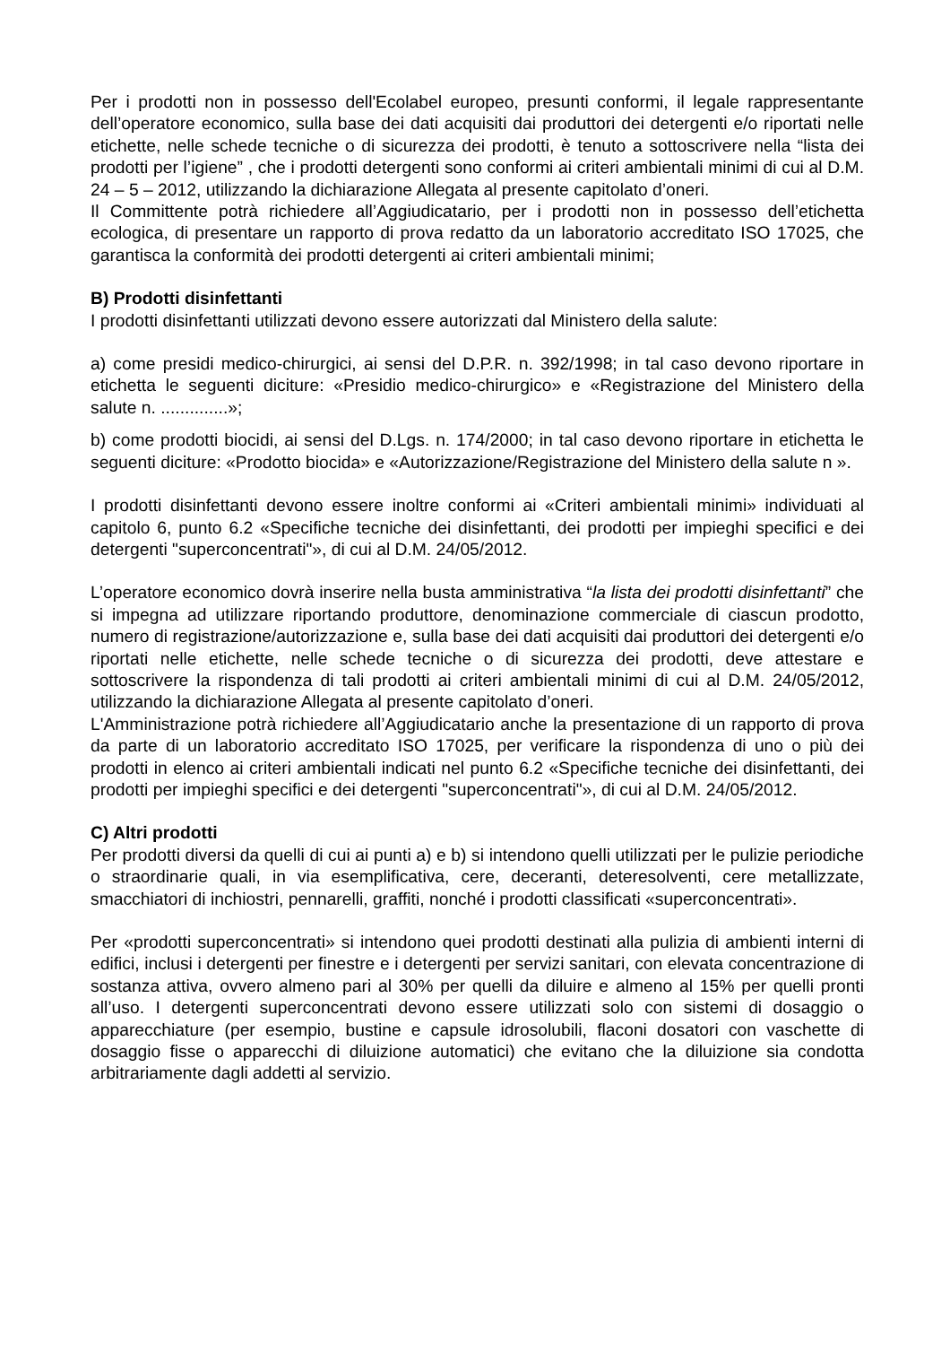Per i prodotti non in possesso dell'Ecolabel europeo, presunti conformi, il legale rappresentante dell’operatore economico, sulla base dei dati acquisiti dai produttori dei detergenti e/o riportati nelle etichette, nelle schede tecniche o di sicurezza dei prodotti, è tenuto a sottoscrivere nella “lista dei prodotti per l’igiene” , che i prodotti detergenti sono conformi ai criteri ambientali minimi di cui al D.M. 24 – 5 – 2012, utilizzando la dichiarazione Allegata al presente capitolato d’oneri.
Il Committente potrà richiedere all’Aggiudicatario, per i prodotti non in possesso dell’etichetta ecologica, di presentare un rapporto di prova redatto da un laboratorio accreditato ISO 17025, che garantisca la conformità dei prodotti detergenti ai criteri ambientali minimi;
B) Prodotti disinfettanti
I prodotti disinfettanti utilizzati devono essere autorizzati dal Ministero della salute:
a) come presidi medico-chirurgici, ai sensi del D.P.R. n. 392/1998; in tal caso devono riportare in etichetta le seguenti diciture: «Presidio medico-chirurgico» e «Registrazione del Ministero della salute n. ..............»;
b) come prodotti biocidi, ai sensi del D.Lgs. n. 174/2000; in tal caso devono riportare in etichetta le seguenti diciture: «Prodotto biocida» e «Autorizzazione/Registrazione del Ministero della salute n ».
I prodotti disinfettanti devono essere inoltre conformi ai «Criteri ambientali minimi» individuati al capitolo 6, punto 6.2 «Specifiche tecniche dei disinfettanti, dei prodotti per impieghi specifici e dei detergenti "superconcentrati"», di cui al D.M. 24/05/2012.
L’operatore economico dovrà inserire nella busta amministrativa “la lista dei prodotti disinfettanti” che si impegna ad utilizzare riportando produttore, denominazione commerciale di ciascun prodotto, numero di registrazione/autorizzazione e, sulla base dei dati acquisiti dai produttori dei detergenti e/o riportati nelle etichette, nelle schede tecniche o di sicurezza dei prodotti, deve attestare e sottoscrivere la rispondenza di tali prodotti ai criteri ambientali minimi di cui al D.M. 24/05/2012, utilizzando la dichiarazione Allegata al presente capitolato d’oneri.
L'Amministrazione potrà richiedere all’Aggiudicatario anche la presentazione di un rapporto di prova da parte di un laboratorio accreditato ISO 17025, per verificare la rispondenza di uno o più dei prodotti in elenco ai criteri ambientali indicati nel punto 6.2 «Specifiche tecniche dei disinfettanti, dei prodotti per impieghi specifici e dei detergenti "superconcentrati"», di cui al D.M. 24/05/2012.
C) Altri prodotti
Per prodotti diversi da quelli di cui ai punti a) e b) si intendono quelli utilizzati per le pulizie periodiche o straordinarie quali, in via esemplificativa, cere, deceranti, deteresolventi, cere metallizzate, smacchiatori di inchiostri, pennarelli, graffiti, nonché i prodotti classificati «superconcentrati».
Per «prodotti superconcentrati» si intendono quei prodotti destinati alla pulizia di ambienti interni di edifici, inclusi i detergenti per finestre e i detergenti per servizi sanitari, con elevata concentrazione di sostanza attiva, ovvero almeno pari al 30% per quelli da diluire e almeno al 15% per quelli pronti all’uso. I detergenti superconcentrati devono essere utilizzati solo con sistemi di dosaggio o apparecchiature (per esempio, bustine e capsule idrosolubili, flaconi dosatori con vaschette di dosaggio fisse o apparecchi di diluizione automatici) che evitano che la diluizione sia condotta arbitrariamente dagli addetti al servizio.